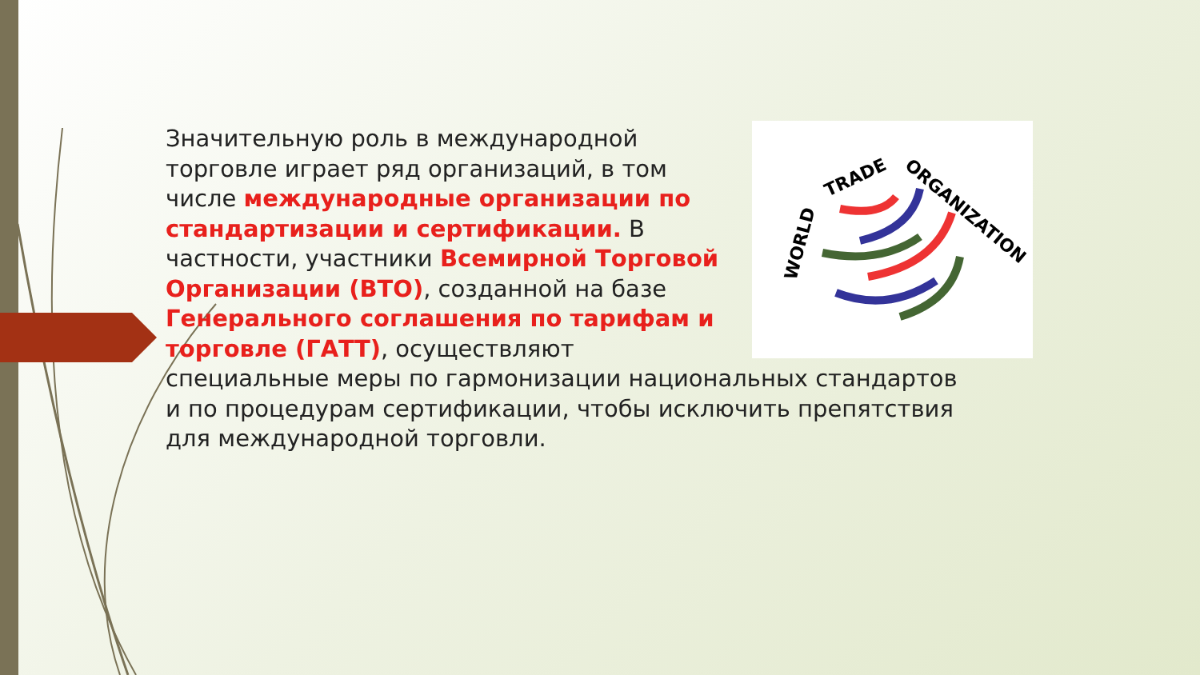WORLD
TRADE
ORGANIZATION
Значительную роль в международной торговле играет ряд организаций, в том числе международные организации по стандартизации и сертификации. В частности, участники Всемирной Торговой Организации (ВТО), созданной на базе Генерального соглашения по тарифам и торговле (ГАТТ), осуществляют специальные меры по гармонизации национальных стандартов и по процедурам сертификации, чтобы исключить препятствия для международной торговли.